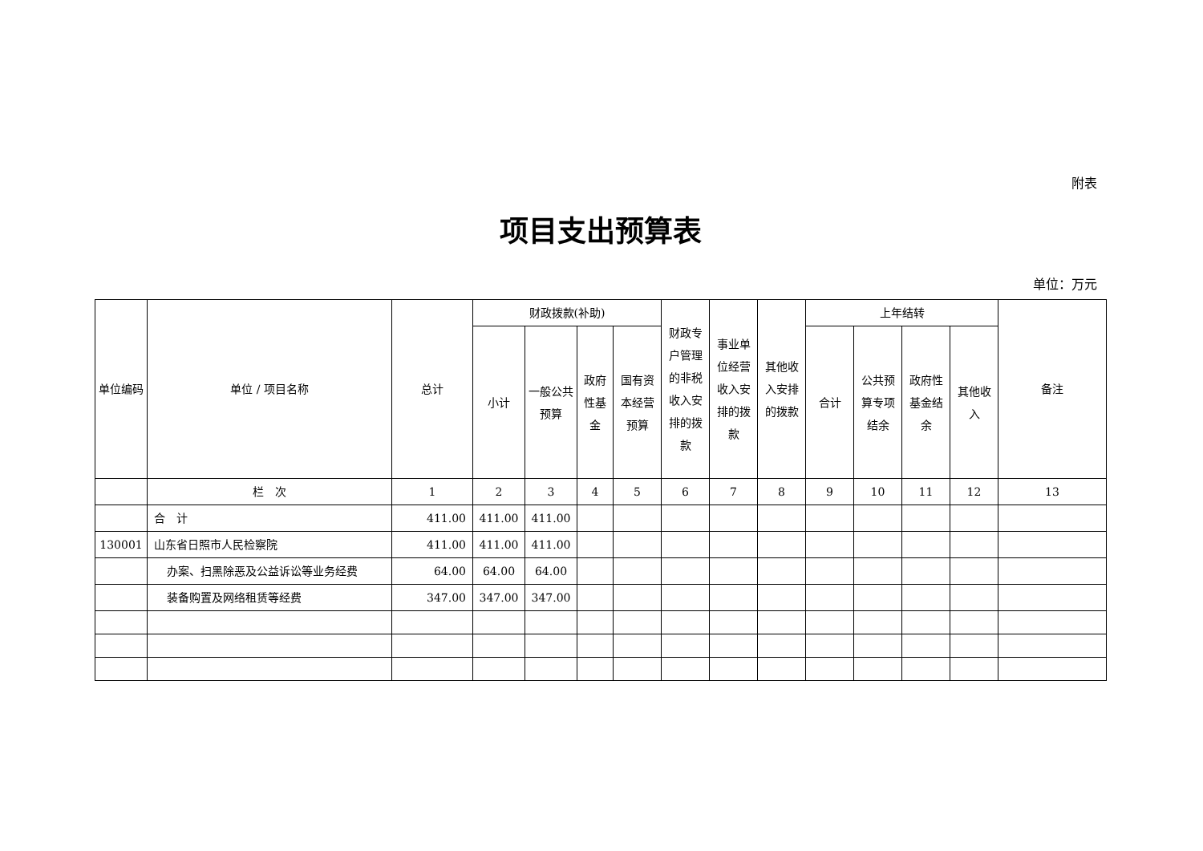附表
项目支出预算表
单位：万元
| 单位编码 | 单位 / 项目名称 | 总计 | 财政拨款(补助) | | | | 财政专户管理的非税收入安排的拨款 | 事业单位经营收入安排的拨款 | 其他收入安排的拨款 | 上年结转 | | | | 备注 |
| --- | --- | --- | --- | --- | --- | --- | --- | --- | --- | --- | --- | --- | --- | --- |
| | | | 小计 | 一般公共预算 | 政府性基金 | 国有资本经营预算 | | | | 合计 | 公共预算专项结余 | 政府性基金结余 | 其他收入 | |
| | 栏 次 | 1 | 2 | 3 | 4 | 5 | 6 | 7 | 8 | 9 | 10 | 11 | 12 | 13 |
| | 合 计 | 411.00 | 411.00 | 411.00 | | | | | | | | | | |
| 130001 | 山东省日照市人民检察院 | 411.00 | 411.00 | 411.00 | | | | | | | | | | |
| | 办案、扫黑除恶及公益诉讼等业务经费 | 64.00 | 64.00 | 64.00 | | | | | | | | | | |
| | 装备购置及网络租赁等经费 | 347.00 | 347.00 | 347.00 | | | | | | | | | | |